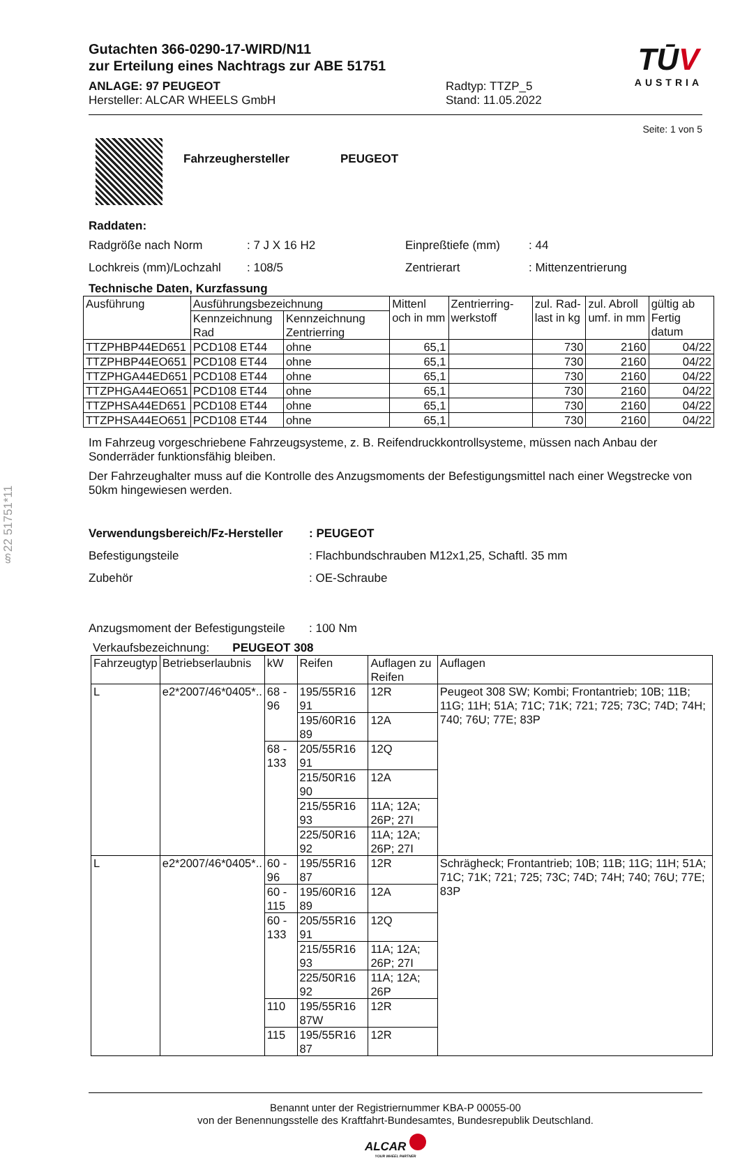§22 51751*11
Gutachten 366-0290-17-WIRD/N11
zur Erteilung eines Nachtrags zur ABE 51751
ANLAGE: 97 PEUGEOT
Hersteller: ALCAR WHEELS GmbH
Radtyp: TTZP_5
Stand: 11.05.2022
TŪV
AUSTRIA
Seite: 1 von 5
Fahrzeughersteller PEUGEOT
Raddaten:
Radgröße nach Norm: 7 J X 16 H2 Einpreßtiefe (mm): 44
Lochkreis (mm)/Lochzahl: 108/5 Zentrierart: Mittenzentrierung
Technische Daten, Kurzfassung
| Ausführung | Ausführungsbezeichnung | | Mittenl och in mm | Zentrierring-werkstoff | zul. Rad-last in kg | zul. Abroll umf. in mm | gültig ab Fertig datum |
| --- | --- | --- | --- | --- | --- | --- | --- |
| | Kennzeichnung Rad | Kennzeichnung Zentrierring | | | | | |
| TTZPHBP44ED651 | PCD108 ET44 | ohne | 65,1 | | 730 | 2160 | 04/22 |
| TTZPHBP44EO651 | PCD108 ET44 | ohne | 65,1 | | 730 | 2160 | 04/22 |
| TTZPHGA44ED651 | PCD108 ET44 | ohne | 65,1 | | 730 | 2160 | 04/22 |
| TTZPHGA44EO651 | PCD108 ET44 | ohne | 65,1 | | 730 | 2160 | 04/22 |
| TTZPHSA44ED651 | PCD108 ET44 | ohne | 65,1 | | 730 | 2160 | 04/22 |
| TTZPHSA44EO651 | PCD108 ET44 | ohne | 65,1 | | 730 | 2160 | 04/22 |
Im Fahrzeug vorgeschriebene Fahrzeugsysteme, z. B. Reifendruckkontrollsysteme, müssen nach Anbau der Sonderräder funktionsfähig bleiben.
Der Fahrzeughalter muss auf die Kontrolle des Anzugsmoments der Befestigungsmittel nach einer Wegstrecke von 50km hingewiesen werden.
Verwendungsbereich/Fz-Hersteller: PEUGEOT
Befestigungsteile: Flachbundschrauben M12x1,25, Schaftl. 35 mm
Zubehör: OE-Schraube
Anzugsmoment der Befestigungsteile: 100 Nm
Verkaufsbezeichnung: PEUGEOT 308
| Fahrzeugtyp | Betriebserlaubnis | kW | Reifen | Auflagen zu Reifen | Auflagen |
| --- | --- | --- | --- | --- | --- |
| L | e2*2007/46*0405*.. | 68 - 96 | 195/55R16 91 | 12R | Peugeot 308 SW; Kombi; Frontantrieb; 10B; 11B; 11G; 11H; 51A; 71C; 71K; 721; 725; 73C; 74D; 74H; 740; 76U; 77E; 83P |
| | | | 195/60R16 89 | 12A | |
| | | 68 - 133 | 205/55R16 91 | 12Q | |
| | | | 215/50R16 90 | 12A | |
| | | | 215/55R16 93 | 11A; 12A; 26P; 27I | |
| | | | 225/50R16 92 | 11A; 12A; 26P; 27I | |
| L | e2*2007/46*0405*.. | 60 - 96 | 195/55R16 87 | 12R | Schrägheck; Frontantrieb; 10B; 11B; 11G; 11H; 51A; 71C; 71K; 721; 725; 73C; 74D; 74H; 740; 76U; 77E; 83P |
| | | 60 - 115 | 195/60R16 89 | 12A | |
| | | 60 - 133 | 205/55R16 91 | 12Q | |
| | | | 215/55R16 93 | 11A; 12A; 26P; 27I | |
| | | | 225/50R16 92 | 11A; 12A; 26P | |
| | | 110 | 195/55R16 87W | 12R | |
| | | 115 | 195/55R16 87 | 12R | |
Benannt unter der Registriernummer KBA-P 00055-00
von der Benennungsstelle des Kraftfahrt-Bundesamtes, Bundesrepublik Deutschland.
ALCAR
YOUR WHEEL PARTNER